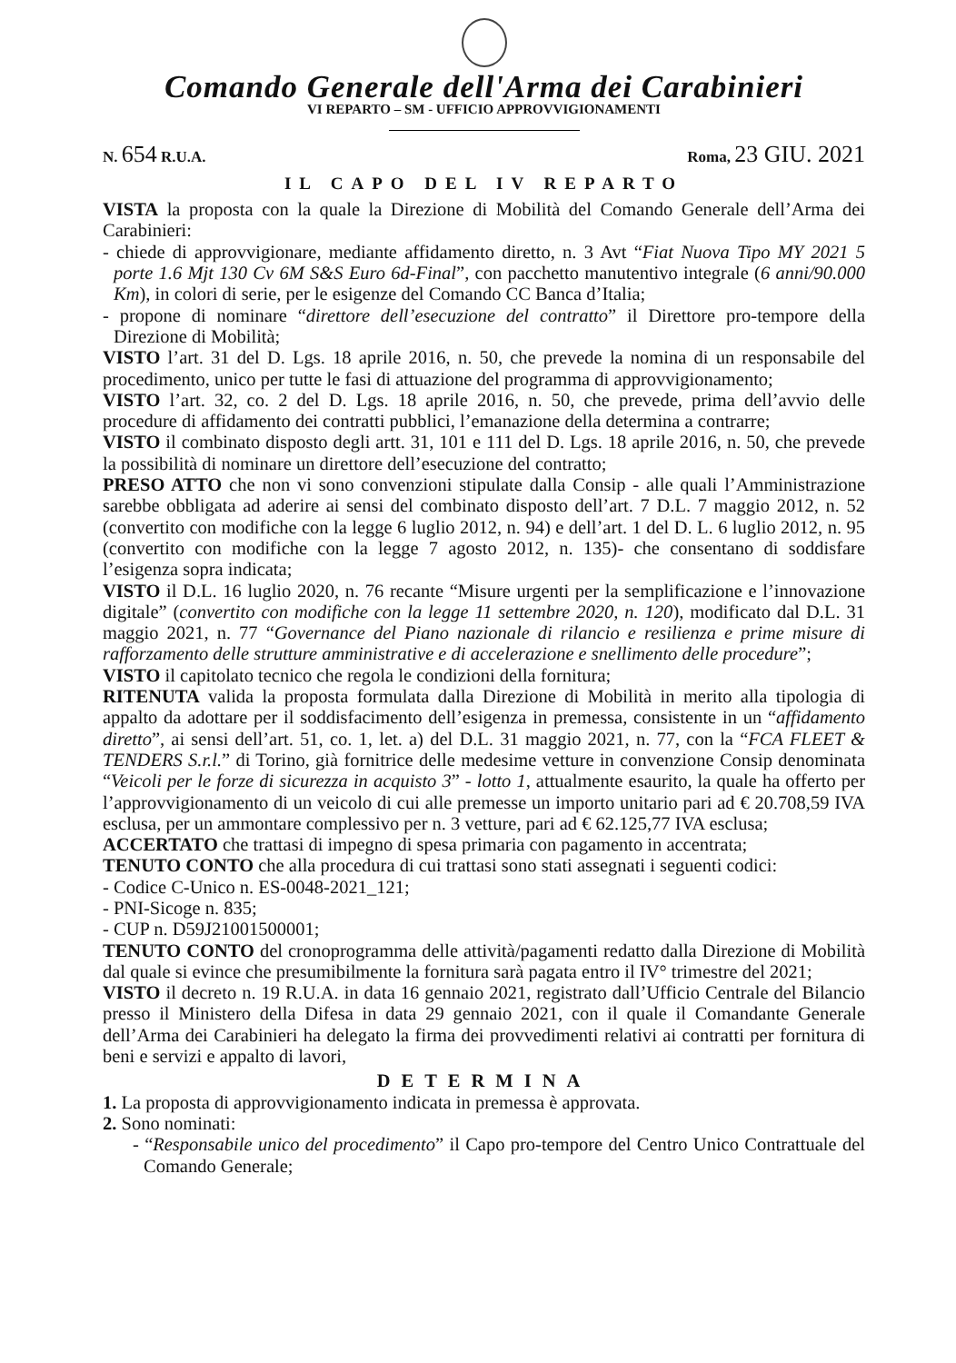Comando Generale dell'Arma dei Carabinieri
VI REPARTO – SM - UFFICIO APPROVVIGIONAMENTI
N. 654 R.U.A. Roma, 23 GIU. 2021
IL CAPO DEL IV REPARTO
VISTA la proposta con la quale la Direzione di Mobilità del Comando Generale dell’Arma dei Carabinieri:
- chiede di approvvigionare, mediante affidamento diretto, n. 3 Avt “Fiat Nuova Tipo MY 2021 5 porte 1.6 Mjt 130 Cv 6M S&S Euro 6d-Final”, con pacchetto manutentivo integrale (6 anni/90.000 Km), in colori di serie, per le esigenze del Comando CC Banca d’Italia;
- propone di nominare “direttore dell’esecuzione del contratto” il Direttore pro-tempore della Direzione di Mobilità;
VISTO l’art. 31 del D. Lgs. 18 aprile 2016, n. 50, che prevede la nomina di un responsabile del procedimento, unico per tutte le fasi di attuazione del programma di approvvigionamento;
VISTO l’art. 32, co. 2 del D. Lgs. 18 aprile 2016, n. 50, che prevede, prima dell’avvio delle procedure di affidamento dei contratti pubblici, l’emanazione della determina a contrarre;
VISTO il combinato disposto degli artt. 31, 101 e 111 del D. Lgs. 18 aprile 2016, n. 50, che prevede la possibilità di nominare un direttore dell’esecuzione del contratto;
PRESO ATTO che non vi sono convenzioni stipulate dalla Consip - alle quali l’Amministrazione sarebbe obbligata ad aderire ai sensi del combinato disposto dell’art. 7 D.L. 7 maggio 2012, n. 52 (convertito con modifiche con la legge 6 luglio 2012, n. 94) e dell’art. 1 del D. L. 6 luglio 2012, n. 95 (convertito con modifiche con la legge 7 agosto 2012, n. 135)- che consentano di soddisfare l’esigenza sopra indicata;
VISTO il D.L. 16 luglio 2020, n. 76 recante “Misure urgenti per la semplificazione e l’innovazione digitale” (convertito con modifiche con la legge 11 settembre 2020, n. 120), modificato dal D.L. 31 maggio 2021, n. 77 “Governance del Piano nazionale di rilancio e resilienza e prime misure di rafforzamento delle strutture amministrative e di accelerazione e snellimento delle procedure”;
VISTO il capitolato tecnico che regola le condizioni della fornitura;
RITENUTA valida la proposta formulata dalla Direzione di Mobilità in merito alla tipologia di appalto da adottare per il soddisfacimento dell’esigenza in premessa, consistente in un “affidamento diretto”, ai sensi dell’art. 51, co. 1, let. a) del D.L. 31 maggio 2021, n. 77, con la “FCA FLEET & TENDERS S.r.l.” di Torino, già fornitrice delle medesime vetture in convenzione Consip denominata “Veicoli per le forze di sicurezza in acquisto 3” - lotto 1, attualmente esaurito, la quale ha offerto per l’approvvigionamento di un veicolo di cui alle premesse un importo unitario pari ad € 20.708,59 IVA esclusa, per un ammontare complessivo per n. 3 vetture, pari ad € 62.125,77 IVA esclusa;
ACCERTATO che trattasi di impegno di spesa primaria con pagamento in accentrata;
TENUTO CONTO che alla procedura di cui trattasi sono stati assegnati i seguenti codici:
- Codice C-Unico n. ES-0048-2021_121;
- PNI-Sicoge n. 835;
- CUP n. D59J21001500001;
TENUTO CONTO del cronoprogramma delle attività/pagamenti redatto dalla Direzione di Mobilità dal quale si evince che presumibilmente la fornitura sarà pagata entro il IV° trimestre del 2021;
VISTO il decreto n. 19 R.U.A. in data 16 gennaio 2021, registrato dall’Ufficio Centrale del Bilancio presso il Ministero della Difesa in data 29 gennaio 2021, con il quale il Comandante Generale dell’Arma dei Carabinieri ha delegato la firma dei provvedimenti relativi ai contratti per fornitura di beni e servizi e appalto di lavori,
DETERMINA
1. La proposta di approvvigionamento indicata in premessa è approvata.
2. Sono nominati:
- “Responsabile unico del procedimento” il Capo pro-tempore del Centro Unico Contrattuale del Comando Generale;